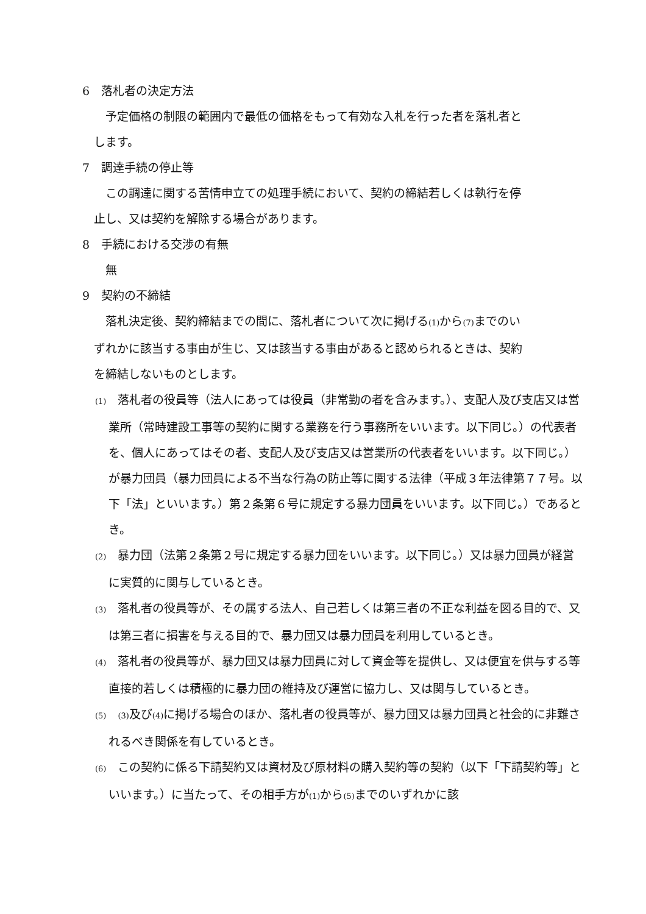6　落札者の決定方法
　　予定価格の制限の範囲内で最低の価格をもって有効な入札を行った者を落札者と
　します。
7　調達手続の停止等
　　この調達に関する苦情申立ての処理手続において、契約の締結若しくは執行を停
　止し、又は契約を解除する場合があります。
8　手続における交渉の有無
　　無
9　契約の不締結
　　落札決定後、契約締結までの間に、落札者について次に掲げる(1) から(7) までのい
　ずれかに該当する事由が生じ、又は該当する事由があると認められるときは、契約
　を締結しないものとします。
(1)　落札者の役員等（法人にあっては役員（非常勤の者を含みます。）、支配人及び支店又は営業所（常時建設工事等の契約に関する業務を行う事務所をいいます。以下同じ。）の代表者を、個人にあってはその者、支配人及び支店又は営業所の代表者をいいます。以下同じ。）が暴力団員（暴力団員による不当な行為の防止等に関する法律（平成３年法律第７７号。以下「法」といいます。）第２条第６号に規定する暴力団員をいいます。以下同じ。）であるとき。
(2)　暴力団（法第２条第２号に規定する暴力団をいいます。以下同じ。）又は暴力団員が経営に実質的に関与しているとき。
(3)　落札者の役員等が、その属する法人、自己若しくは第三者の不正な利益を図る目的で、又は第三者に損害を与える目的で、暴力団又は暴力団員を利用しているとき。
(4)　落札者の役員等が、暴力団又は暴力団員に対して資金等を提供し、又は便宜を供与する等直接的若しくは積極的に暴力団の維持及び運営に協力し、又は関与しているとき。
(5)　(3) 及び(4) に掲げる場合のほか、落札者の役員等が、暴力団又は暴力団員と社会的に非難されるべき関係を有しているとき。
(6)　この契約に係る下請契約又は資材及び原材料の購入契約等の契約（以下「下請契約等」といいます。）に当たって、その相手方が(1) から(5) までのいずれかに該